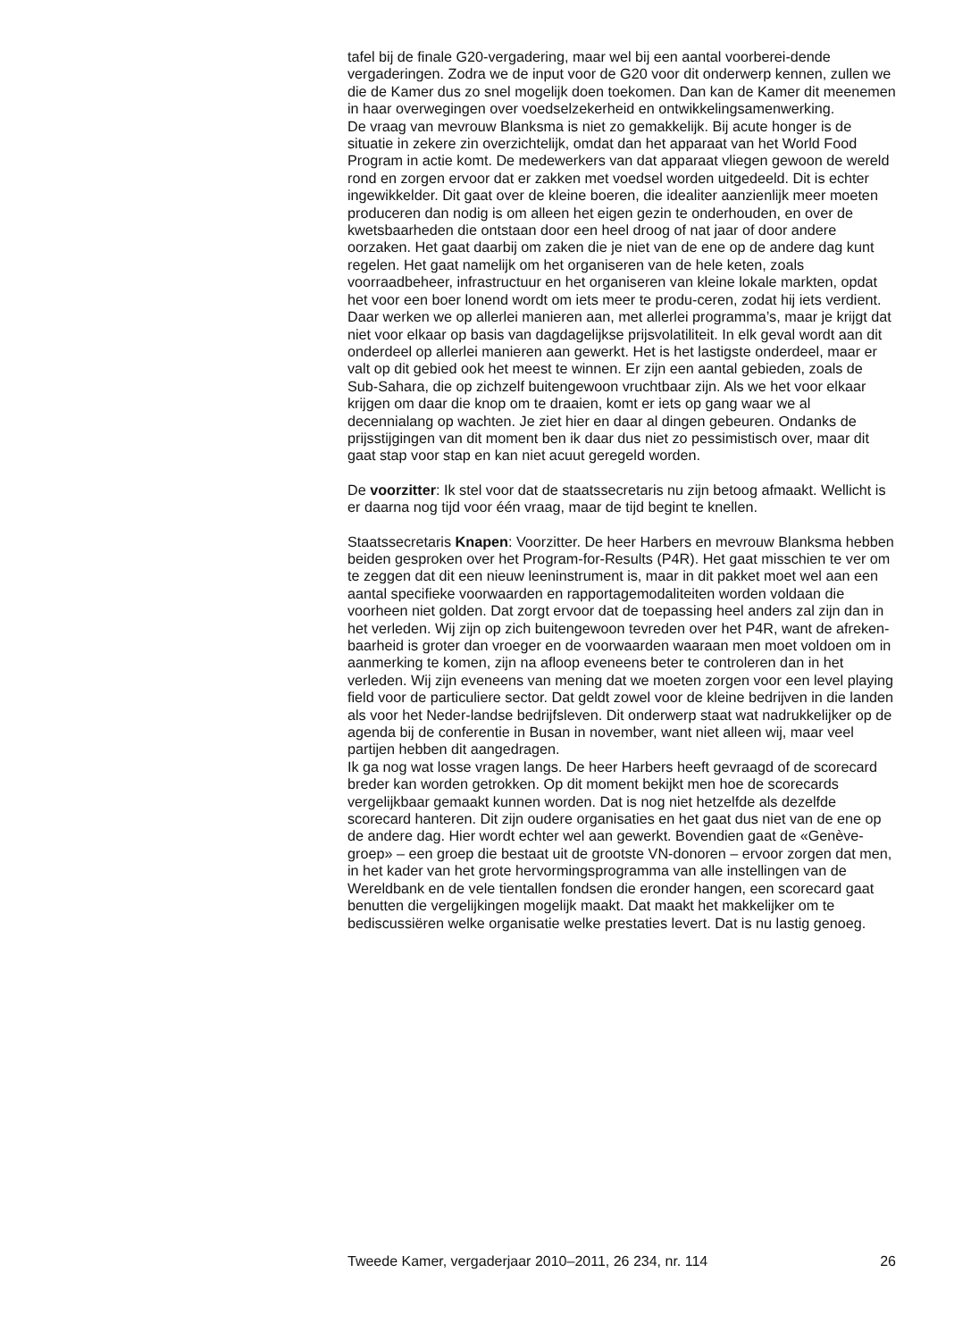tafel bij de finale G20-vergadering, maar wel bij een aantal voorberei-dende vergaderingen. Zodra we de input voor de G20 voor dit onderwerp kennen, zullen we die de Kamer dus zo snel mogelijk doen toekomen. Dan kan de Kamer dit meenemen in haar overwegingen over voedselzekerheid en ontwikkelingsamenwerking.
De vraag van mevrouw Blanksma is niet zo gemakkelijk. Bij acute honger is de situatie in zekere zin overzichtelijk, omdat dan het apparaat van het World Food Program in actie komt. De medewerkers van dat apparaat vliegen gewoon de wereld rond en zorgen ervoor dat er zakken met voedsel worden uitgedeeld. Dit is echter ingewikkelder. Dit gaat over de kleine boeren, die idealiter aanzienlijk meer moeten produceren dan nodig is om alleen het eigen gezin te onderhouden, en over de kwetsbaarheden die ontstaan door een heel droog of nat jaar of door andere oorzaken. Het gaat daarbij om zaken die je niet van de ene op de andere dag kunt regelen. Het gaat namelijk om het organiseren van de hele keten, zoals voorraadbeheer, infrastructuur en het organiseren van kleine lokale markten, opdat het voor een boer lonend wordt om iets meer te produ-ceren, zodat hij iets verdient. Daar werken we op allerlei manieren aan, met allerlei programma’s, maar je krijgt dat niet voor elkaar op basis van dagdagelijkse prijsvolatiliteit. In elk geval wordt aan dit onderdeel op allerlei manieren aan gewerkt. Het is het lastigste onderdeel, maar er valt op dit gebied ook het meest te winnen. Er zijn een aantal gebieden, zoals de Sub-Sahara, die op zichzelf buitengewoon vruchtbaar zijn. Als we het voor elkaar krijgen om daar die knop om te draaien, komt er iets op gang waar we al decennialang op wachten. Je ziet hier en daar al dingen gebeuren. Ondanks de prijsstijgingen van dit moment ben ik daar dus niet zo pessimistisch over, maar dit gaat stap voor stap en kan niet acuut geregeld worden.
De voorzitter: Ik stel voor dat de staatssecretaris nu zijn betoog afmaakt. Wellicht is er daarna nog tijd voor één vraag, maar de tijd begint te knellen.
Staatssecretaris Knapen: Voorzitter. De heer Harbers en mevrouw Blanksma hebben beiden gesproken over het Program-for-Results (P4R). Het gaat misschien te ver om te zeggen dat dit een nieuw leeninstrument is, maar in dit pakket moet wel aan een aantal specifieke voorwaarden en rapportagemodaliteiten worden voldaan die voorheen niet golden. Dat zorgt ervoor dat de toepassing heel anders zal zijn dan in het verleden. Wij zijn op zich buitengewoon tevreden over het P4R, want de afreken-baarheid is groter dan vroeger en de voorwaarden waaraan men moet voldoen om in aanmerking te komen, zijn na afloop eveneens beter te controleren dan in het verleden. Wij zijn eveneens van mening dat we moeten zorgen voor een level playing field voor de particuliere sector. Dat geldt zowel voor de kleine bedrijven in die landen als voor het Neder-landse bedrijfsleven. Dit onderwerp staat wat nadrukkelijker op de agenda bij de conferentie in Busan in november, want niet alleen wij, maar veel partijen hebben dit aangedragen.
Ik ga nog wat losse vragen langs. De heer Harbers heeft gevraagd of de scorecard breder kan worden getrokken. Op dit moment bekijkt men hoe de scorecards vergelijkbaar gemaakt kunnen worden. Dat is nog niet hetzelfde als dezelfde scorecard hanteren. Dit zijn oudere organisaties en het gaat dus niet van de ene op de andere dag. Hier wordt echter wel aan gewerkt. Bovendien gaat de «Genève-groep» – een groep die bestaat uit de grootste VN-donoren – ervoor zorgen dat men, in het kader van het grote hervormingsprogramma van alle instellingen van de Wereldbank en de vele tientallen fondsen die eronder hangen, een scorecard gaat benutten die vergelijkingen mogelijk maakt. Dat maakt het makkelijker om te bediscussiëren welke organisatie welke prestaties levert. Dat is nu lastig genoeg.
Tweede Kamer, vergaderjaar 2010–2011, 26 234, nr. 114 26